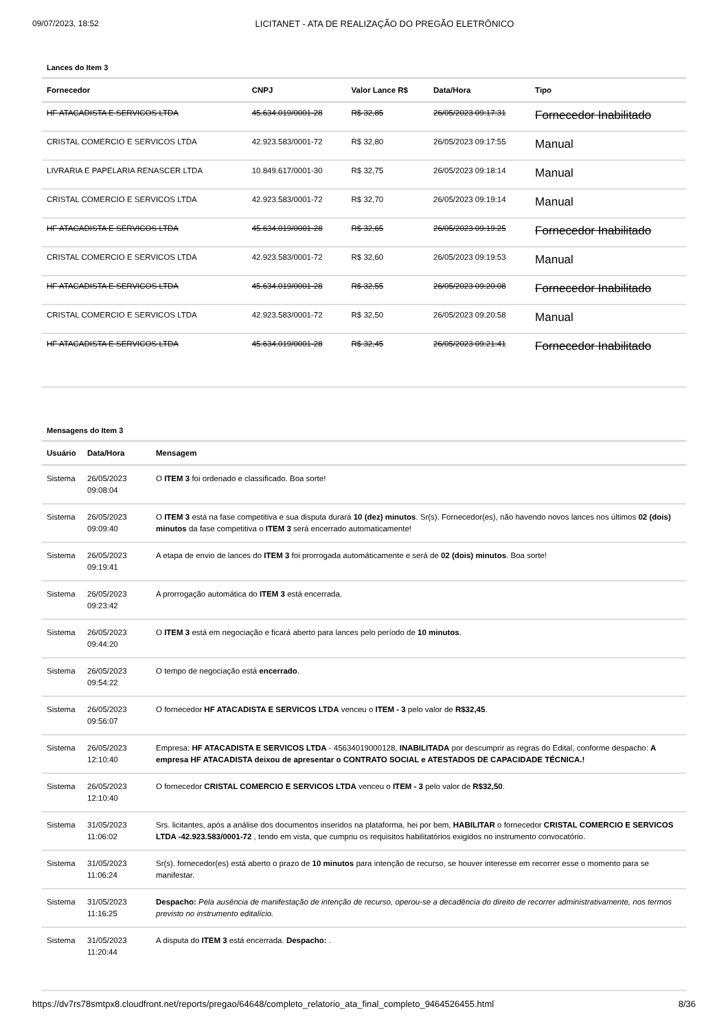09/07/2023, 18:52 LICITANET - ATA DE REALIZAÇÃO DO PREGÃO ELETRÔNICO
Lances do Item 3
| Fornecedor | CNPJ | Valor Lance R$ | Data/Hora | Tipo |
| --- | --- | --- | --- | --- |
| HF ATACADISTA E SERVICOS LTDA | 45.634.019/0001-28 | R$ 32,85 | 26/05/2023 09:17:31 | Fornecedor Inabilitado |
| CRISTAL COMERCIO E SERVICOS LTDA | 42.923.583/0001-72 | R$ 32,80 | 26/05/2023 09:17:55 | Manual |
| LIVRARIA E PAPELARIA RENASCER LTDA | 10.849.617/0001-30 | R$ 32,75 | 26/05/2023 09:18:14 | Manual |
| CRISTAL COMERCIO E SERVICOS LTDA | 42.923.583/0001-72 | R$ 32,70 | 26/05/2023 09:19:14 | Manual |
| HF ATACADISTA E SERVICOS LTDA | 45.634.019/0001-28 | R$ 32,65 | 26/05/2023 09:19:25 | Fornecedor Inabilitado |
| CRISTAL COMERCIO E SERVICOS LTDA | 42.923.583/0001-72 | R$ 32,60 | 26/05/2023 09:19:53 | Manual |
| HF ATACADISTA E SERVICOS LTDA | 45.634.019/0001-28 | R$ 32,55 | 26/05/2023 09:20:08 | Fornecedor Inabilitado |
| CRISTAL COMERCIO E SERVICOS LTDA | 42.923.583/0001-72 | R$ 32,50 | 26/05/2023 09:20:58 | Manual |
| HF ATACADISTA E SERVICOS LTDA | 45.634.019/0001-28 | R$ 32,45 | 26/05/2023 09:21:41 | Fornecedor Inabilitado |
Mensagens do Item 3
| Usuário | Data/Hora | Mensagem |
| --- | --- | --- |
| Sistema | 26/05/2023 09:08:04 | O ITEM 3 foi ordenado e classificado. Boa sorte! |
| Sistema | 26/05/2023 09:09:40 | O ITEM 3 está na fase competitiva e sua disputa durará 10 (dez) minutos . Sr(s). Fornecedor(es), não havendo novos lances nos últimos 02 (dois) minutos da fase competitiva o ITEM 3 será encerrado automaticamente! |
| Sistema | 26/05/2023 09:19:41 | A etapa de envio de lances do ITEM 3 foi prorrogada automáticamente e será de 02 (dois) minutos . Boa sorte! |
| Sistema | 26/05/2023 09:23:42 | A prorrogação automática do ITEM 3 está encerrada. |
| Sistema | 26/05/2023 09:44:20 | O ITEM 3 está em negociação e ficará aberto para lances pelo período de 10 minutos . |
| Sistema | 26/05/2023 09:54:22 | O tempo de negociação está encerrado . |
| Sistema | 26/05/2023 09:56:07 | O fornecedor HF ATACADISTA E SERVICOS LTDA venceu o ITEM - 3 pelo valor de R$32,45 . |
| Sistema | 26/05/2023 12:10:40 | Empresa: HF ATACADISTA E SERVICOS LTDA - 45634019000128, INABILITADA por descumprir as regras do Edital, conforme despacho: A empresa HF ATACADISTA deixou de apresentar o CONTRATO SOCIAL e ATESTADOS DE CAPACIDADE TÉCNICA.! |
| Sistema | 26/05/2023 12:10:40 | O fornecedor CRISTAL COMERCIO E SERVICOS LTDA venceu o ITEM - 3 pelo valor de R$32,50 . |
| Sistema | 31/05/2023 11:06:02 | Srs. licitantes, após a análise dos documentos inseridos na plataforma, hei por bem, HABILITAR o fornecedor CRISTAL COMERCIO E SERVICOS LTDA -42.923.583/0001-72 , tendo em vista, que cumpriu os requisitos habilitatórios exigidos no instrumento convocatório. |
| Sistema | 31/05/2023 11:06:24 | Sr(s). fornecedor(es) está aberto o prazo de 10 minutos para intenção de recurso, se houver interesse em recorrer esse o momento para se manifestar. |
| Sistema | 31/05/2023 11:16:25 | Despacho: Pela ausência de manifestação de intenção de recurso, operou-se a decadência do direito de recorrer administrativamente, nos termos previsto no instrumento editalício. |
| Sistema | 31/05/2023 11:20:44 | A disputa do ITEM 3 está encerrada. Despacho: . |
https://dv7rs78smtpx8.cloudfront.net/reports/pregao/64648/completo_relatorio_ata_final_completo_9464526455.html 8/36